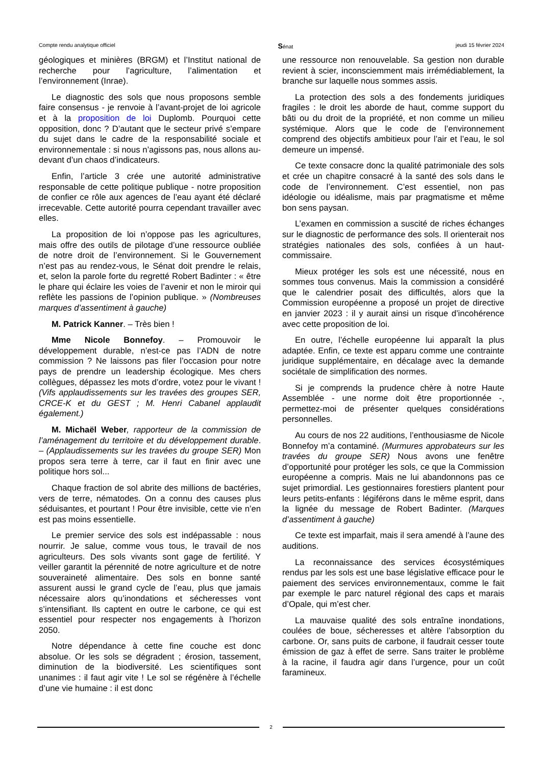Compte rendu analytique officiel Sénat jeudi 15 février 2024
géologiques et minières (BRGM) et l’Institut national de recherche pour l’agriculture, l’alimentation et l’environnement (Inrae).
Le diagnostic des sols que nous proposons semble faire consensus - je renvoie à l’avant-projet de loi agricole et à la proposition de loi Duplomb. Pourquoi cette opposition, donc ? D’autant que le secteur privé s’empare du sujet dans le cadre de la responsabilité sociale et environnementale : si nous n’agissons pas, nous allons au-devant d’un chaos d’indicateurs.
Enfin, l’article 3 crée une autorité administrative responsable de cette politique publique - notre proposition de confier ce rôle aux agences de l’eau ayant été déclaré irrecevable. Cette autorité pourra cependant travailler avec elles.
La proposition de loi n’oppose pas les agricultures, mais offre des outils de pilotage d’une ressource oubliée de notre droit de l’environnement. Si le Gouvernement n’est pas au rendez-vous, le Sénat doit prendre le relais, et, selon la parole forte du regretté Robert Badinter : « être le phare qui éclaire les voies de l’avenir et non le miroir qui reflète les passions de l’opinion publique. » (Nombreuses marques d’assentiment à gauche)
M. Patrick Kanner. – Très bien !
Mme Nicole Bonnefoy. – Promouvoir le développement durable, n’est-ce pas l’ADN de notre commission ? Ne laissons pas filer l’occasion pour notre pays de prendre un leadership écologique. Mes chers collègues, dépassez les mots d’ordre, votez pour le vivant ! (Vifs applaudissements sur les travées des groupes SER, CRCE-K et du GEST ; M. Henri Cabanel applaudit également.)
M. Michaël Weber, rapporteur de la commission de l’aménagement du territoire et du développement durable. – (Applaudissements sur les travées du groupe SER) Mon propos sera terre à terre, car il faut en finir avec une politique hors sol...
Chaque fraction de sol abrite des millions de bactéries, vers de terre, nématodes. On a connu des causes plus séduisantes, et pourtant ! Pour être invisible, cette vie n’en est pas moins essentielle.
Le premier service des sols est indépassable : nous nourrir. Je salue, comme vous tous, le travail de nos agriculteurs. Des sols vivants sont gage de fertilité. Y veiller garantit la pérennité de notre agriculture et de notre souveraineté alimentaire. Des sols en bonne santé assurent aussi le grand cycle de l’eau, plus que jamais nécessaire alors qu’inondations et sécheresses vont s’intensifiant. Ils captent en outre le carbone, ce qui est essentiel pour respecter nos engagements à l’horizon 2050.
Notre dépendance à cette fine couche est donc absolue. Or les sols se dégradent ; érosion, tassement, diminution de la biodiversité. Les scientifiques sont unanimes : il faut agir vite ! Le sol se régénère à l’échelle d’une vie humaine : il est donc
une ressource non renouvelable. Sa gestion non durable revient à scier, inconsciemment mais irrémédiablement, la branche sur laquelle nous sommes assis.
La protection des sols a des fondements juridiques fragiles : le droit les aborde de haut, comme support du bâti ou du droit de la propriété, et non comme un milieu systémique. Alors que le code de l’environnement comprend des objectifs ambitieux pour l’air et l’eau, le sol demeure un impensé.
Ce texte consacre donc la qualité patrimoniale des sols et crée un chapitre consacré à la santé des sols dans le code de l’environnement. C’est essentiel, non pas idéologie ou idéalisme, mais par pragmatisme et même bon sens paysan.
L’examen en commission a suscité de riches échanges sur le diagnostic de performance des sols. Il orienterait nos stratégies nationales des sols, confiées à un haut-commissaire.
Mieux protéger les sols est une nécessité, nous en sommes tous convenus. Mais la commission a considéré que le calendrier posait des difficultés, alors que la Commission européenne a proposé un projet de directive en janvier 2023 : il y aurait ainsi un risque d’incohérence avec cette proposition de loi.
En outre, l’échelle européenne lui apparaît la plus adaptée. Enfin, ce texte est apparu comme une contrainte juridique supplémentaire, en décalage avec la demande sociétale de simplification des normes.
Si je comprends la prudence chère à notre Haute Assemblée - une norme doit être proportionnée -, permettez-moi de présenter quelques considérations personnelles.
Au cours de nos 22 auditions, l’enthousiasme de Nicole Bonnefoy m’a contaminé. (Murmures approbateurs sur les travées du groupe SER) Nous avons une fenêtre d’opportunité pour protéger les sols, ce que la Commission européenne a compris. Mais ne lui abandonnons pas ce sujet primordial. Les gestionnaires forestiers plantent pour leurs petits-enfants : légiférons dans le même esprit, dans la lignée du message de Robert Badinter. (Marques d’assentiment à gauche)
Ce texte est imparfait, mais il sera amendé à l’aune des auditions.
La reconnaissance des services écosystémiques rendus par les sols est une base législative efficace pour le paiement des services environnementaux, comme le fait par exemple le parc naturel régional des caps et marais d’Opale, qui m’est cher.
La mauvaise qualité des sols entraîne inondations, coulées de boue, sécheresses et altère l’absorption du carbone. Or, sans puits de carbone, il faudrait cesser toute émission de gaz à effet de serre. Sans traiter le problème à la racine, il faudra agir dans l’urgence, pour un coût faramineux.
2